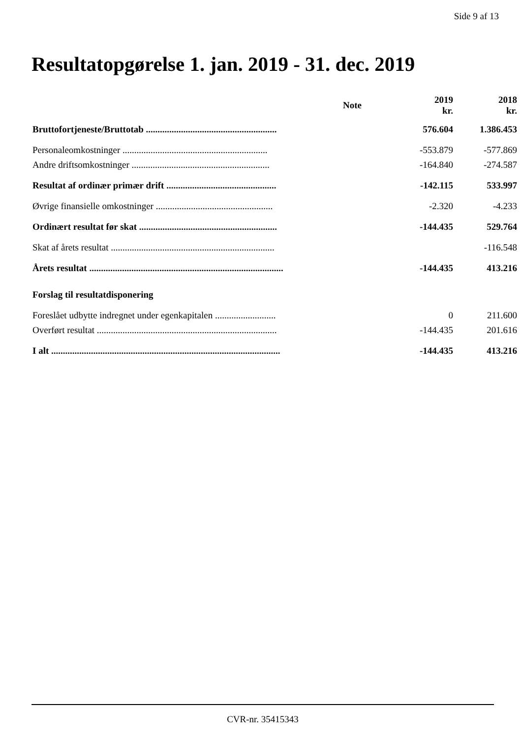Side 9 af 13
Resultatopgørelse 1. jan. 2019 - 31. dec. 2019
| | Note | 2019 kr. | 2018 kr. |
| --- | --- | --- | --- |
| Bruttofortjeneste/Bruttotab ........................................................ | | 576.604 | 1.386.453 |
| Personaleomkostninger .............................................................. | | -553.879 | -577.869 |
| Andre driftsomkostninger ........................................................... | | -164.840 | -274.587 |
| Resultat af ordinær primær drift ............................................... | | -142.115 | 533.997 |
| Øvrige finansielle omkostninger .................................................. | | -2.320 | -4.233 |
| Ordinært resultat før skat ........................................................... | | -144.435 | 529.764 |
| Skat af årets resultat ...................................................................... | | | -116.548 |
| Årets resultat ................................................................................... | | -144.435 | 413.216 |
| Forslag til resultatdisponering | | | |
| Foreslået udbytte indregnet under egenkapitalen .......................... | | 0 | 211.600 |
| Overført resultat ............................................................................. | | -144.435 | 201.616 |
| I alt .................................................................................................. | | -144.435 | 413.216 |
CVR-nr. 35415343